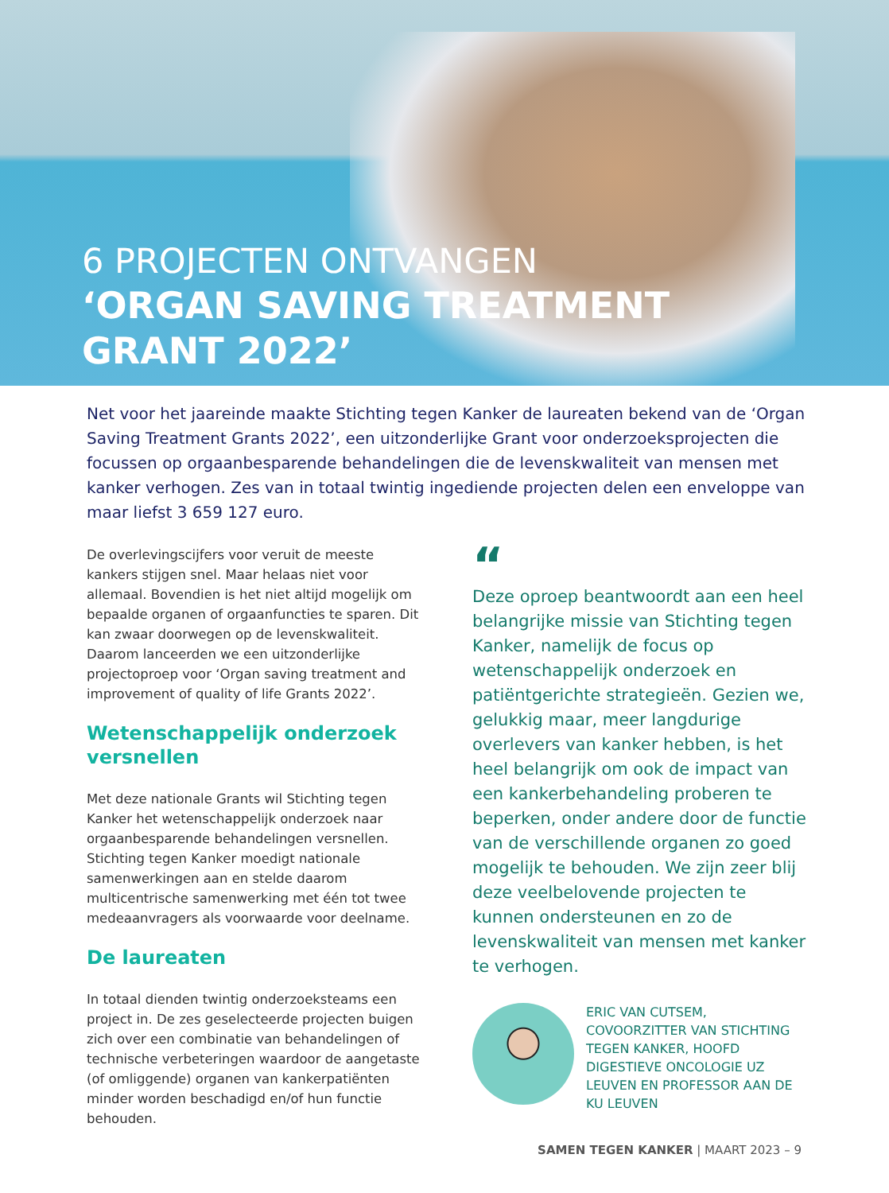6 PROJECTEN ONTVANGEN
‘ORGAN SAVING TREATMENT
GRANT 2022’
Net voor het jaareinde maakte Stichting tegen Kanker de laureaten bekend van de ‘Organ Saving Treatment Grants 2022’, een uitzonderlijke Grant voor onderzoeksprojecten die focussen op orgaanbesparende behandelingen die de levenskwaliteit van mensen met kanker verhogen. Zes van in totaal twintig ingediende projecten delen een enveloppe van maar liefst 3 659 127 euro.
De overlevingscijfers voor veruit de meeste kankers stijgen snel. Maar helaas niet voor allemaal. Bovendien is het niet altijd mogelijk om bepaalde organen of orgaanfuncties te sparen. Dit kan zwaar doorwegen op de levenskwaliteit. Daarom lanceerden we een uitzonderlijke projectoproep voor ‘Organ saving treatment and improvement of quality of life Grants 2022’.
Wetenschappelijk onderzoek versnellen
Met deze nationale Grants wil Stichting tegen Kanker het wetenschappelijk onderzoek naar orgaanbesparende behandelingen versnellen. Stichting tegen Kanker moedigt nationale samenwerkingen aan en stelde daarom multicentrische samenwerking met één tot twee medeaanvragers als voorwaarde voor deelname.
De laureaten
In totaal dienden twintig onderzoeksteams een project in. De zes geselecteerde projecten buigen zich over een combinatie van behandelingen of technische verbeteringen waardoor de aangetaste (of omliggende) organen van kankerpatiënten minder worden beschadigd en/of hun functie behouden.
“
Deze oproep beantwoordt aan een heel belangrijke missie van Stichting tegen Kanker, namelijk de focus op wetenschappelijk onderzoek en patiëntgerichte strategieën. Gezien we, gelukkig maar, meer langdurige overlevers van kanker hebben, is het heel belangrijk om ook de impact van een kankerbehandeling proberen te beperken, onder andere door de functie van de verschillende organen zo goed mogelijk te behouden. We zijn zeer blij deze veelbelovende projecten te kunnen ondersteunen en zo de levenskwaliteit van mensen met kanker te verhogen.
ERIC VAN CUTSEM, COVOORZITTER VAN STICHTING TEGEN KANKER, HOOFD DIGESTIEVE ONCOLOGIE UZ LEUVEN EN PROFESSOR AAN DE KU LEUVEN
SAMEN TEGEN KANKER | MAART 2023 – 9